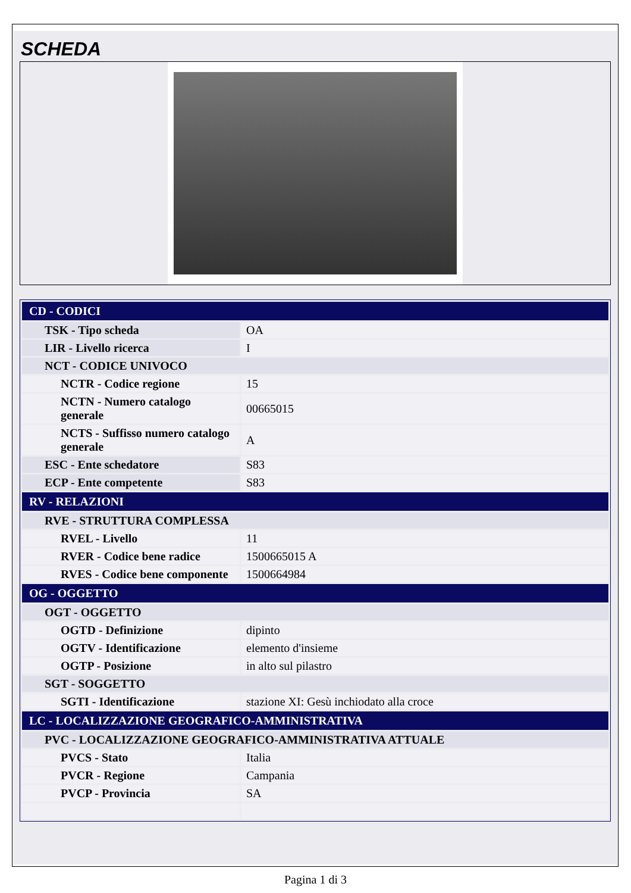SCHEDA
| CD - CODICI | |
| TSK - Tipo scheda | OA |
| LIR - Livello ricerca | I |
| NCT - CODICE UNIVOCO | |
| NCTR - Codice regione | 15 |
| NCTN - Numero catalogo generale | 00665015 |
| NCTS - Suffisso numero catalogo generale | A |
| ESC - Ente schedatore | S83 |
| ECP - Ente competente | S83 |
| RV - RELAZIONI | |
| RVE - STRUTTURA COMPLESSA | |
| RVEL - Livello | 11 |
| RVER - Codice bene radice | 1500665015 A |
| RVES - Codice bene componente | 1500664984 |
| OG - OGGETTO | |
| OGT - OGGETTO | |
| OGTD - Definizione | dipinto |
| OGTV - Identificazione | elemento d'insieme |
| OGTP - Posizione | in alto sul pilastro |
| SGT - SOGGETTO | |
| SGTI - Identificazione | stazione XI: Gesù inchiodato alla croce |
| LC - LOCALIZZAZIONE GEOGRAFICO-AMMINISTRATIVA | |
| PVC - LOCALIZZAZIONE GEOGRAFICO-AMMINISTRATIVA ATTUALE | |
| PVCS - Stato | Italia |
| PVCR - Regione | Campania |
| PVCP - Provincia | SA |
Pagina 1 di 3